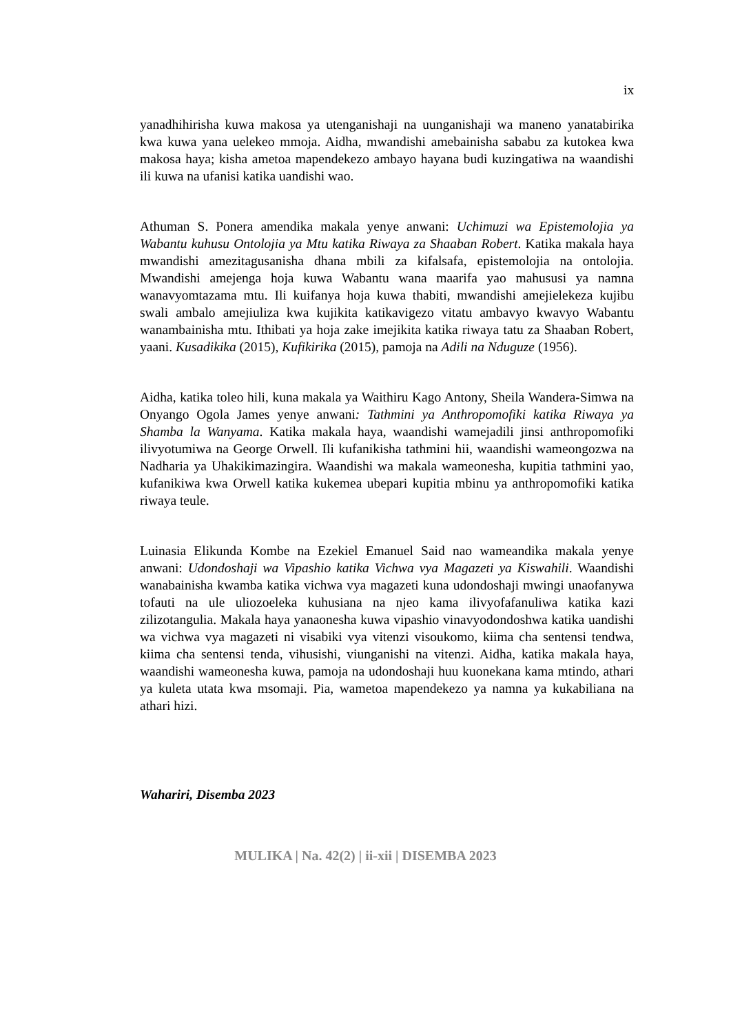ix
yanadhihirisha kuwa makosa ya utenganishaji na uunganishaji wa maneno yanatabirika kwa kuwa yana uelekeo mmoja. Aidha, mwandishi amebainisha sababu za kutokea kwa makosa haya; kisha ametoa mapendekezo ambayo hayana budi kuzingatiwa na waandishi ili kuwa na ufanisi katika uandishi wao.
Athuman S. Ponera amendika makala yenye anwani: Uchimuzi wa Epistemolojia ya Wabantu kuhusu Ontolojia ya Mtu katika Riwaya za Shaaban Robert. Katika makala haya mwandishi amezitagusanisha dhana mbili za kifalsafa, epistemolojia na ontolojia. Mwandishi amejenga hoja kuwa Wabantu wana maarifa yao mahususi ya namna wanavyomtazama mtu. Ili kuifanya hoja kuwa thabiti, mwandishi amejielekeza kujibu swali ambalo amejiuliza kwa kujikita katikavigezo vitatu ambavyo kwavyo Wabantu wanambainisha mtu. Ithibati ya hoja zake imejikita katika riwaya tatu za Shaaban Robert, yaani. Kusadikika (2015), Kufikirika (2015), pamoja na Adili na Nduguze (1956).
Aidha, katika toleo hili, kuna makala ya Waithiru Kago Antony, Sheila Wandera-Simwa na Onyango Ogola James yenye anwani: Tathmini ya Anthropomofiki katika Riwaya ya Shamba la Wanyama. Katika makala haya, waandishi wamejadili jinsi anthropomofiki ilivyotumiwa na George Orwell. Ili kufanikisha tathmini hii, waandishi wameongozwa na Nadharia ya Uhakikimazingira. Waandishi wa makala wameonesha, kupitia tathmini yao, kufanikiwa kwa Orwell katika kukemea ubepari kupitia mbinu ya anthropomofiki katika riwaya teule.
Luinasia Elikunda Kombe na Ezekiel Emanuel Said nao wameandika makala yenye anwani: Udondoshaji wa Vipashio katika Vichwa vya Magazeti ya Kiswahili. Waandishi wanabainisha kwamba katika vichwa vya magazeti kuna udondoshaji mwingi unaofanywa tofauti na ule uliozoeleka kuhusiana na njeo kama ilivyofafanuliwa katika kazi zilizotangulia. Makala haya yanaonesha kuwa vipashio vinavyodondoshwa katika uandishi wa vichwa vya magazeti ni visabiki vya vitenzi visoukomo, kiima cha sentensi tendwa, kiima cha sentensi tenda, vihusishi, viunganishi na vitenzi. Aidha, katika makala haya, waandishi wameonesha kuwa, pamoja na udondoshaji huu kuonekana kama mtindo, athari ya kuleta utata kwa msomaji. Pia, wametoa mapendekezo ya namna ya kukabiliana na athari hizi.
Wahariri, Disemba 2023
MULIKA | Na. 42(2) | ii-xii | DISEMBA 2023